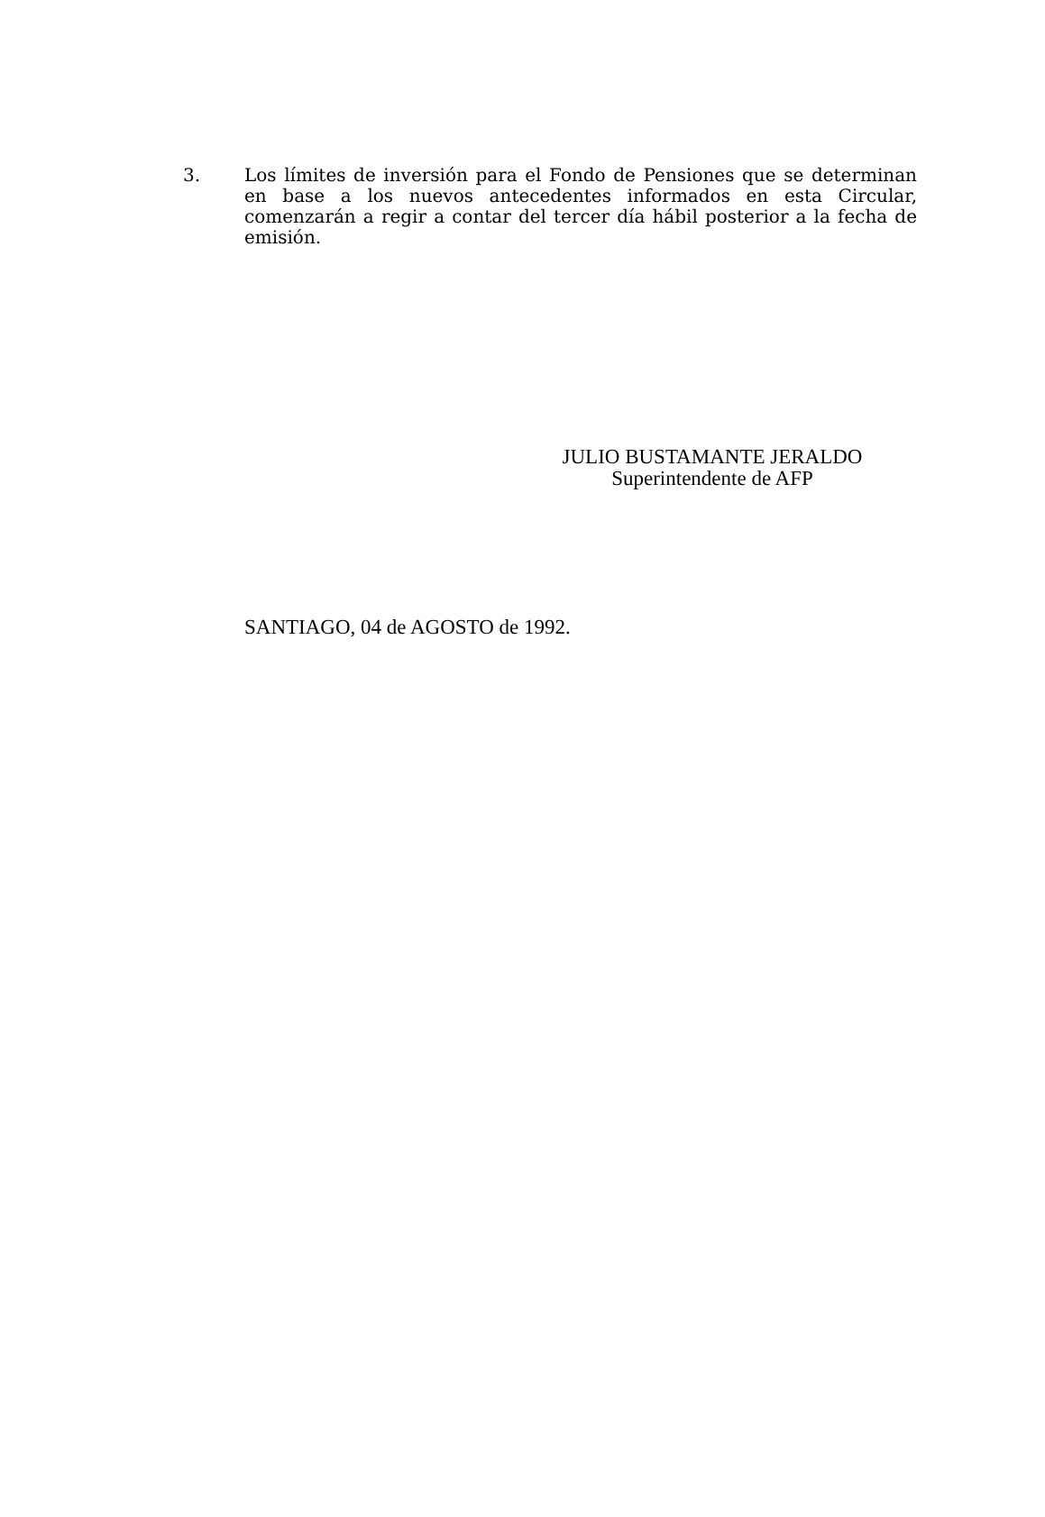3. Los límites de inversión para el Fondo de Pensiones que se determinan en base a los nuevos antecedentes informados en esta Circular, comenzarán a regir a contar del tercer día hábil posterior a la fecha de emisión.
JULIO BUSTAMANTE JERALDO
Superintendente de AFP
SANTIAGO, 04 de AGOSTO de 1992.